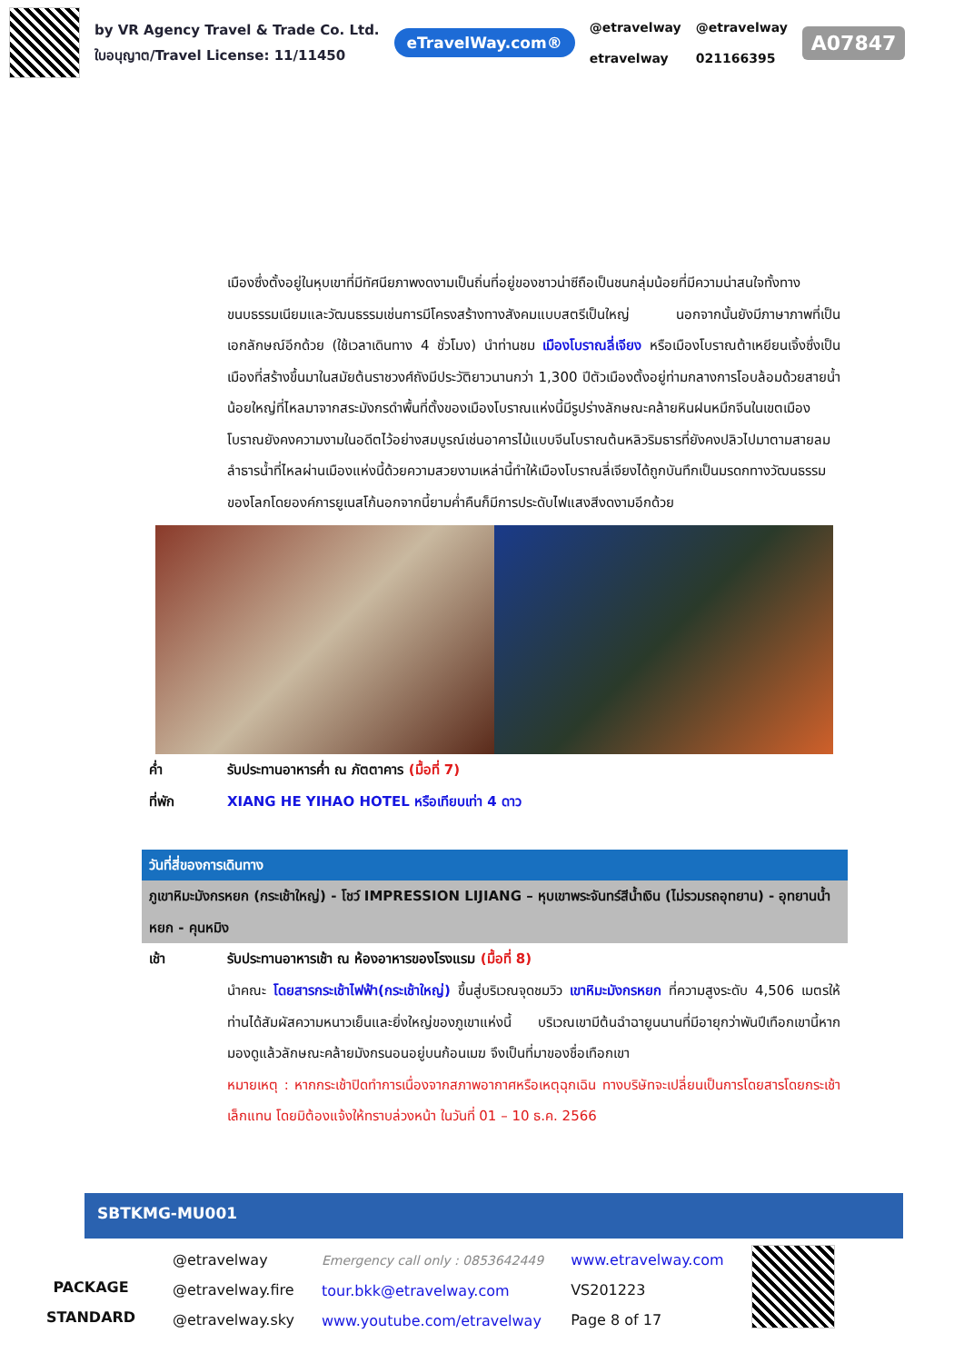by VR Agency Travel & Trade Co. Ltd.
ใบอนุญาต/Travel License: 11/11450
eTravelWay.com®
@etravelway
etravelway
@etravelway
021166395
A07847
เมืองซึ่งตั้งอยู่ในหุบเขาที่มีทัศนียภาพงดงามเป็นถิ่นที่อยู่ของชาวน่าซีถือเป็นชนกลุ่มน้อยที่มีความน่าสนใจทั้งทางขนบธรรมเนียมและวัฒนธรรมเช่นการมีโครงสร้างทางสังคมแบบสตรีเป็นใหญ่ นอกจากนั้นยังมีภาษาภาพที่เป็นเอกลักษณ์อีกด้วย (ใช้เวลาเดินทาง 4 ชั่วโมง) นำท่านชม เมืองโบราณลี่เจียง หรือเมืองโบราณต้าเหยียนเจิ้งซึ่งเป็นเมืองที่สร้างขึ้นมาในสมัยต้นราชวงศ์ถังมีประวัติยาวนานกว่า 1,300 ปีตัวเมืองตั้งอยู่ท่ามกลางการโอบล้อมด้วยสายน้ำน้อยใหญ่ที่ไหลมาจากสระมังกรดำพื้นที่ตั้งของเมืองโบราณแห่งนี้มีรูปร่างลักษณะคล้ายหินฝนหมึกจีนในเขตเมืองโบราณยังคงความงามในอดีตไว้อย่างสมบูรณ์เช่นอาคารไม้แบบจีนโบราณต้นหลิวริมธารที่ยังคงปลิวไปมาตามสายลมลำธารน้ำที่ไหลผ่านเมืองแห่งนี้ด้วยความสวยงามเหล่านี้ทำให้เมืองโบราณลี่เจียงได้ถูกบันทึกเป็นมรดกทางวัฒนธรรมของโลกโดยองค์การยูเนสโก้นอกจากนี้ยามค่ำคืนก็มีการประดับไฟแสงสีงดงามอีกด้วย
ค่ำ รับประทานอาหารค่ำ ณ ภัตตาคาร (มื้อที่ 7)
ที่พัก XIANG HE YIHAO HOTEL หรือเทียบเท่า 4 ดาว
วันที่สี่ของการเดินทาง
ภูเขาหิมะมังกรหยก (กระเช้าใหญ่) - โชว์ IMPRESSION LIJIANG – หุบเขาพระจันทร์สีน้ำเงิน (ไม่รวมรถอุทยาน) - อุทยานน้ำหยก - คุนหมิง
เช้า รับประทานอาหารเช้า ณ ห้องอาหารของโรงแรม (มื้อที่ 8)
นำคณะ โดยสารกระเช้าไฟฟ้า(กระเช้าใหญ่) ขึ้นสู่บริเวณจุดชมวิว เขาหิมะมังกรหยก ที่ความสูงระดับ 4,506 เมตรให้ท่านได้สัมผัสความหนาวเย็นและยิ่งใหญ่ของภูเขาแห่งนี้ บริเวณเขามีต้นฉำฉายูนนานที่มีอายุกว่าพันปีเทือกเขานี้หากมองดูแล้วลักษณะคล้ายมังกรนอนอยู่บนก้อนเมฆ จึงเป็นที่มาของชื่อเทือกเขา
หมายเหตุ : หากกระเช้าปิดทำการเนื่องจากสภาพอากาศหรือเหตุฉุกเฉิน ทางบริษัทจะเปลี่ยนเป็นการโดยสารโดยกระเช้าเล็กแทน โดยมิต้องแจ้งให้ทราบล่วงหน้า ในวันที่ 01 – 10 ธ.ค. 2566
SBTKMG-MU001
PACKAGE STANDARD
@etravelway
@etravelway.fire
@etravelway.sky
Emergency call only : 0853642449
tour.bkk@etravelway.com
www.youtube.com/etravelway
www.etravelway.com
VS201223
Page 8 of 17